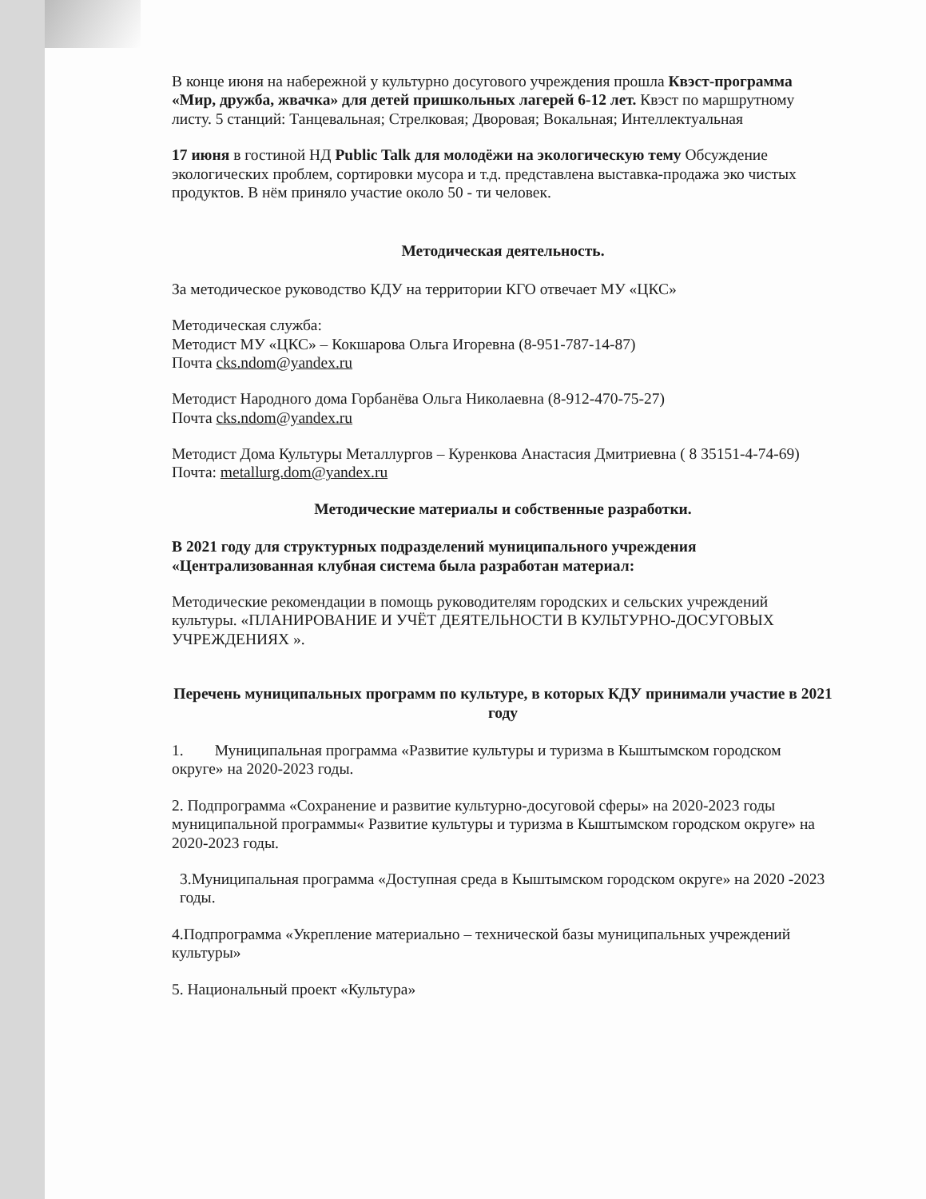В конце июня на набережной у культурно досугового учреждения прошла Квэст-программа «Мир, дружба, жвачка» для детей пришкольных лагерей 6-12 лет. Квэст по маршрутному листу. 5 станций: Танцевальная; Стрелковая; Дворовая; Вокальная; Интеллектуальная
17 июня в гостиной НД Public Talk для молодёжи на экологическую тему Обсуждение экологических проблем, сортировки мусора и т.д. представлена выставка-продажа эко чистых продуктов. В нём приняло участие около 50 - ти человек.
Методическая деятельность.
За методическое руководство КДУ на территории КГО отвечает МУ «ЦКС»
Методическая служба:
Методист МУ «ЦКС» – Кокшарова Ольга Игоревна (8-951-787-14-87)
Почта cks.ndom@yandex.ru
Методист Народного дома Горбанёва Ольга Николаевна (8-912-470-75-27)
Почта cks.ndom@yandex.ru
Методист Дома Культуры Металлургов – Куренкова Анастасия Дмитриевна ( 8 35151-4-74-69)
Почта: metallurg.dom@yandex.ru
Методические материалы и собственные разработки.
В 2021 году для структурных подразделений муниципального учреждения «Централизованная клубная система была разработан материал:
Методические рекомендации в помощь руководителям городских и сельских учреждений культуры. «ПЛАНИРОВАНИЕ И УЧЁТ ДЕЯТЕЛЬНОСТИ В КУЛЬТУРНО-ДОСУГОВЫХ УЧРЕЖДЕНИЯХ ».
Перечень муниципальных программ по культуре, в которых КДУ принимали участие в 2021 году
1. Муниципальная программа «Развитие культуры и туризма в Кыштымском городском округе» на 2020-2023 годы.
2. Подпрограмма «Сохранение и развитие культурно-досуговой сферы» на 2020-2023 годы муниципальной программы« Развитие культуры и туризма в Кыштымском городском округе» на 2020-2023 годы.
3.Муниципальная программа «Доступная среда в Кыштымском городском округе» на 2020 -2023 годы.
4.Подпрограмма «Укрепление материально – технической базы муниципальных учреждений культуры»
5. Национальный проект «Культура»